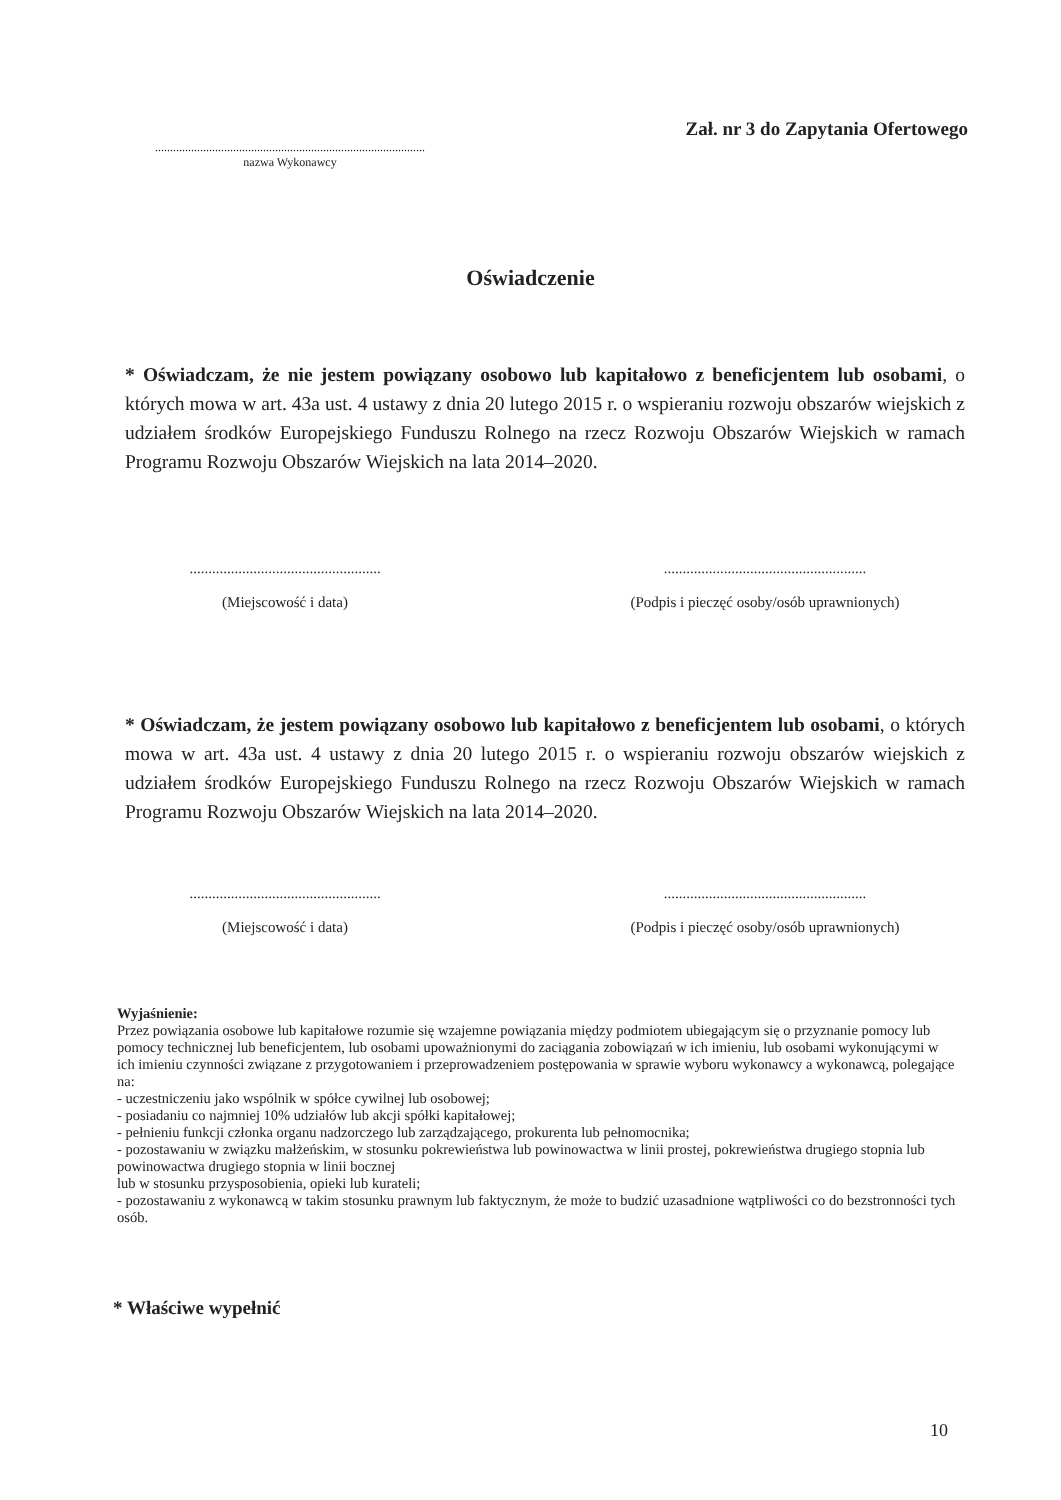Zał. nr 3 do Zapytania Ofertowego
..........................................................................................
nazwa Wykonawcy
Oświadczenie
* Oświadczam, że nie jestem powiązany osobowo lub kapitałowo z beneficjentem lub osobami, o których mowa w art. 43a ust. 4 ustawy z dnia 20 lutego 2015 r. o wspieraniu rozwoju obszarów wiejskich z udziałem środków Europejskiego Funduszu Rolnego na rzecz Rozwoju Obszarów Wiejskich w ramach Programu Rozwoju Obszarów Wiejskich na lata 2014–2020.
...................................................
(Miejscowość i data)
......................................................
(Podpis i pieczęć osoby/osób uprawnionych)
* Oświadczam, że jestem powiązany osobowo lub kapitałowo z beneficjentem lub osobami, o których mowa w art. 43a ust. 4 ustawy z dnia 20 lutego 2015 r. o wspieraniu rozwoju obszarów wiejskich z udziałem środków Europejskiego Funduszu Rolnego na rzecz Rozwoju Obszarów Wiejskich w ramach Programu Rozwoju Obszarów Wiejskich na lata 2014–2020.
...................................................
(Miejscowość i data)
......................................................
(Podpis i pieczęć osoby/osób uprawnionych)
Wyjaśnienie:
Przez powiązania osobowe lub kapitałowe rozumie się wzajemne powiązania między podmiotem ubiegającym się o przyznanie pomocy lub pomocy technicznej lub beneficjentem, lub osobami upoważnionymi do zaciągania zobowiązań w ich imieniu, lub osobami wykonującymi w ich imieniu czynności związane z przygotowaniem i przeprowadzeniem postępowania w sprawie wyboru wykonawcy a wykonawcą, polegające na:
- uczestniczeniu jako wspólnik w spółce cywilnej lub osobowej;
- posiadaniu co najmniej 10% udziałów lub akcji spółki kapitałowej;
- pełnieniu funkcji członka organu nadzorczego lub zarządzającego, prokurenta lub pełnomocnika;
- pozostawaniu w związku małżeńskim, w stosunku pokrewieństwa lub powinowactwa w linii prostej, pokrewieństwa drugiego stopnia lub powinowactwa drugiego stopnia w linii bocznej
lub w stosunku przysposobienia, opieki lub kurateli;
- pozostawaniu z wykonawcą w takim stosunku prawnym lub faktycznym, że może to budzić uzasadnione wątpliwości co do bezstronności tych osób.
* Właściwe wypełnić
10